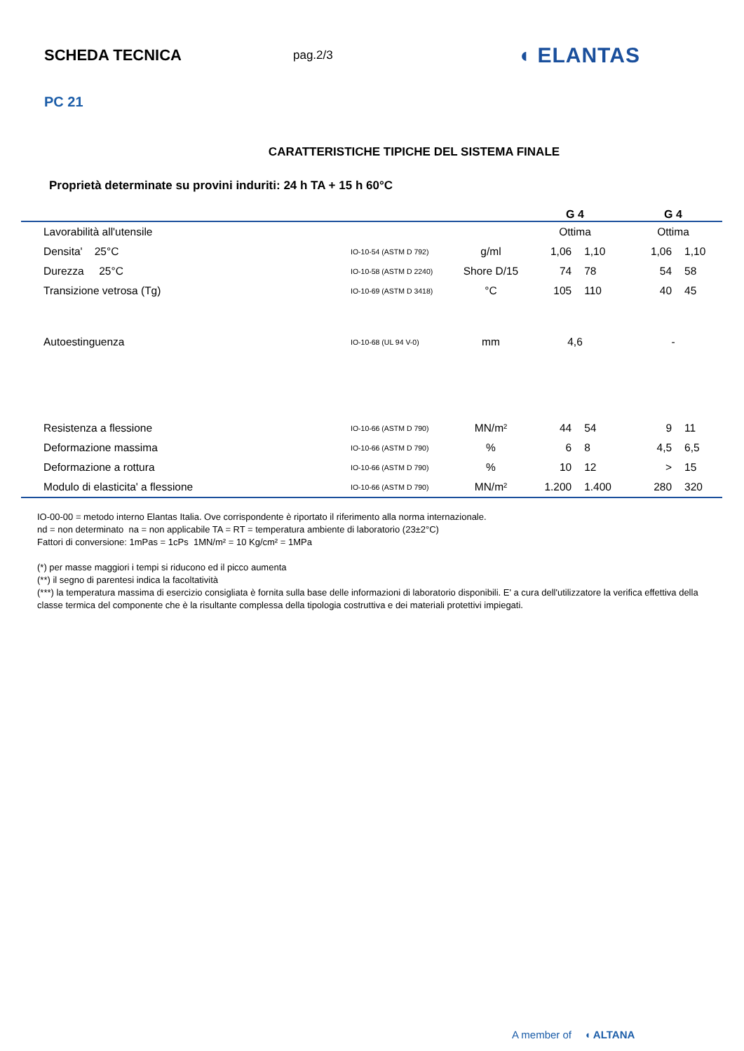SCHEDA TECNICA
pag.2/3
◖ ELANTAS
PC 21
CARATTERISTICHE TIPICHE DEL SISTEMA FINALE
Proprietà determinate su provini induriti: 24 h TA + 15 h 60°C
| | | | G 4 | | G 4 | |
| --- | --- | --- | --- | --- | --- | --- |
| Lavorabilità all'utensile | | | Ottima | | Ottima | |
| Densita' 25°C | IO-10-54 (ASTM D 792) | g/ml | 1,06 | 1,10 | 1,06 | 1,10 |
| Durezza 25°C | IO-10-58 (ASTM D 2240) | Shore D/15 | 74 | 78 | 54 | 58 |
| Transizione vetrosa (Tg) | IO-10-69 (ASTM D 3418) | °C | 105 | 110 | 40 | 45 |
| Autoestinguenza | IO-10-68 (UL 94 V-0) | mm | 4,6 | | - | |
| Resistenza a flessione | IO-10-66 (ASTM D 790) | MN/m² | 44 | 54 | 9 | 11 |
| Deformazione massima | IO-10-66 (ASTM D 790) | % | 6 | 8 | 4,5 | 6,5 |
| Deformazione a rottura | IO-10-66 (ASTM D 790) | % | 10 | 12 | > | 15 |
| Modulo di elasticita' a flessione | IO-10-66 (ASTM D 790) | MN/m² | 1.200 | 1.400 | 280 | 320 |
IO-00-00 = metodo interno Elantas Italia. Ove corrispondente è riportato il riferimento alla norma internazionale.
nd = non determinato na = non applicabile TA = RT = temperatura ambiente di laboratorio (23±2°C)
Fattori di conversione: 1mPas = 1cPs 1MN/m² = 10 Kg/cm² = 1MPa
(*) per masse maggiori i tempi si riducono ed il picco aumenta
(**) il segno di parentesi indica la facoltatività
(***) la temperatura massima di esercizio consigliata è fornita sulla base delle informazioni di laboratorio disponibili. E' a cura dell'utilizzatore la verifica effettiva della classe termica del componente che è la risultante complessa della tipologia costruttiva e dei materiali protettivi impiegati.
A member of ◖ ALTANA